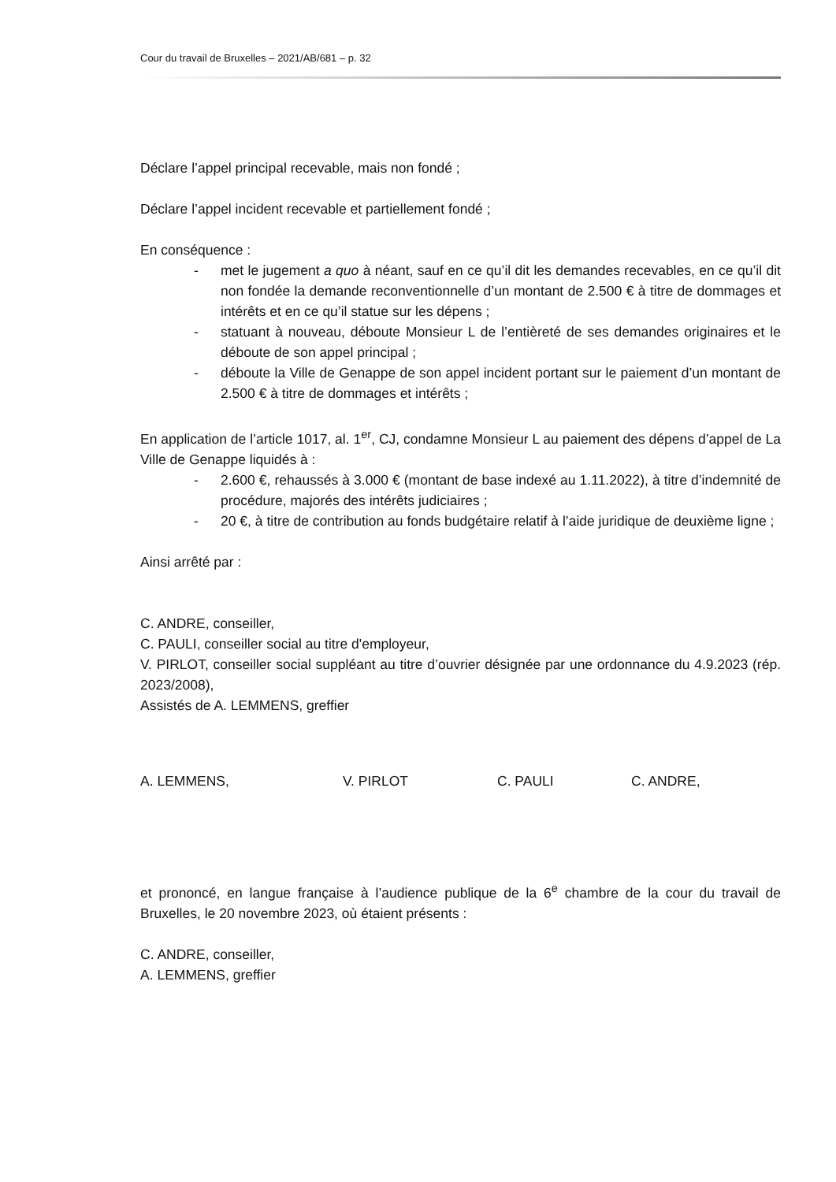Cour du travail de Bruxelles – 2021/AB/681 – p. 32
Déclare l’appel principal recevable, mais non fondé ;
Déclare l’appel incident recevable et partiellement fondé ;
En conséquence :
- met le jugement a quo à néant, sauf en ce qu’il dit les demandes recevables, en ce qu’il dit non fondée la demande reconventionnelle d’un montant de 2.500 € à titre de dommages et intérêts et en ce qu’il statue sur les dépens ;
- statuant à nouveau, déboute Monsieur L de l’entièreté de ses demandes originaires et le déboute de son appel principal ;
- déboute la Ville de Genappe de son appel incident portant sur le paiement d’un montant de 2.500 € à titre de dommages et intérêts ;
En application de l’article 1017, al. 1<sup>er</sup>, CJ, condamne Monsieur L au paiement des dépens d’appel de La Ville de Genappe liquidés à :
- 2.600 €, rehaussés à 3.000 € (montant de base indexé au 1.11.2022), à titre d’indemnité de procédure, majorés des intérêts judiciaires ;
- 20 €, à titre de contribution au fonds budgétaire relatif à l’aide juridique de deuxième ligne ;
Ainsi arrêté par :
C. ANDRE, conseiller,
C. PAULI, conseiller social au titre d'employeur,
V. PIRLOT, conseiller social suppléant au titre d’ouvrier désignée par une ordonnance du 4.9.2023 (rép. 2023/2008),
Assistés de A. LEMMENS, greffier
A. LEMMENS, V. PIRLOT C. PAULI C. ANDRE,
et prononcé, en langue française à l’audience publique de la 6<sup>e</sup> chambre de la cour du travail de Bruxelles, le 20 novembre 2023, où étaient présents :
C. ANDRE, conseiller,
A. LEMMENS, greffier